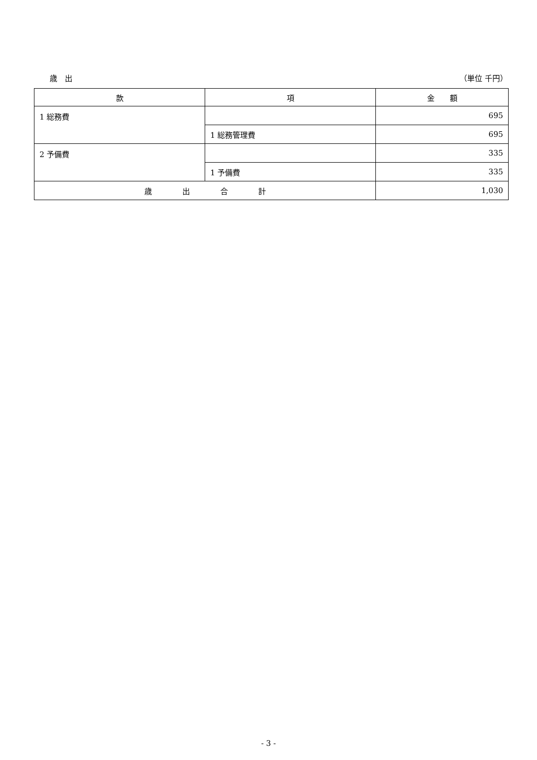歳　出 （単位 千円）
| 款 | 項 | 金 額 |
| --- | --- | --- |
| 1 総務費 | | 695 |
| | 1 総務管理費 | 695 |
| 2 予備費 | | 335 |
| | 1 予備費 | 335 |
| 歳 出 合 計 | | 1,030 |
- 3 -